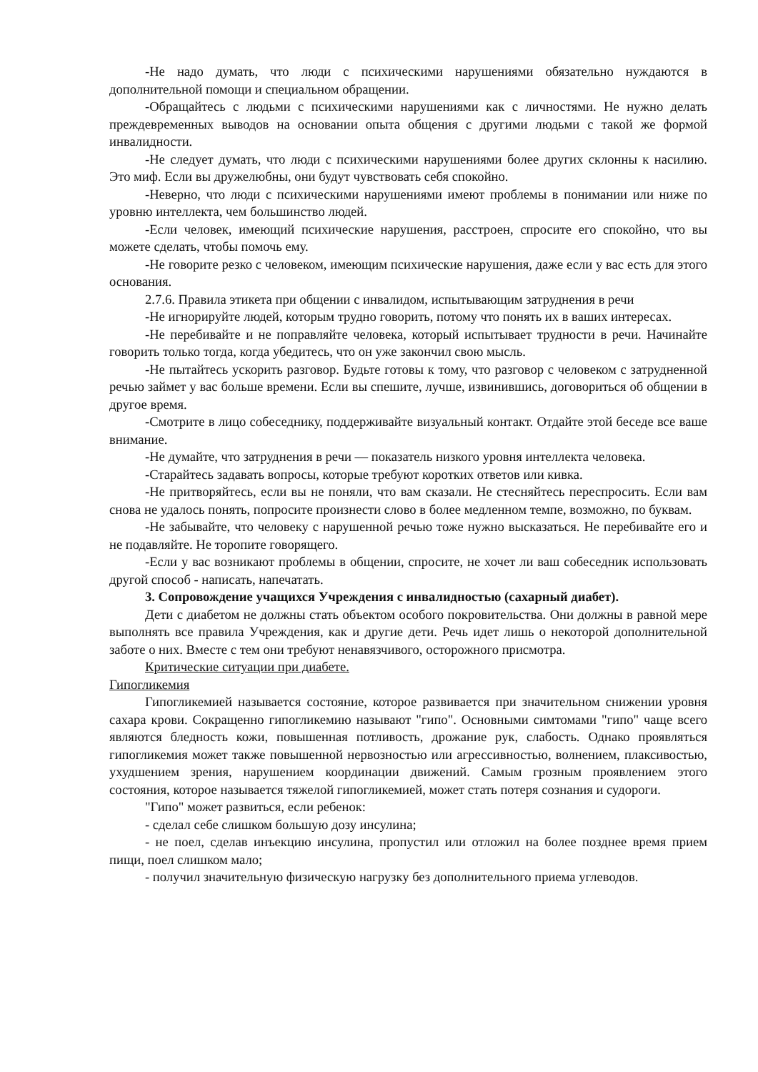-Не надо думать, что люди с психическими нарушениями обязательно нуждаются в дополнительной помощи и специальном обращении.
-Обращайтесь с людьми с психическими нарушениями как с личностями. Не нужно делать преждевременных выводов на основании опыта общения с другими людьми с такой же формой инвалидности.
-Не следует думать, что люди с психическими нарушениями более других склонны к насилию. Это миф. Если вы дружелюбны, они будут чувствовать себя спокойно.
-Неверно, что люди с психическими нарушениями имеют проблемы в понимании или ниже по уровню интеллекта, чем большинство людей.
-Если человек, имеющий психические нарушения, расстроен, спросите его спокойно, что вы можете сделать, чтобы помочь ему.
-Не говорите резко с человеком, имеющим психические нарушения, даже если у вас есть для этого основания.
2.7.6. Правила этикета при общении с инвалидом, испытывающим затруднения в речи
-Не игнорируйте людей, которым трудно говорить, потому что понять их в ваших интересах.
-Не перебивайте и не поправляйте человека, который испытывает трудности в речи. Начинайте говорить только тогда, когда убедитесь, что он уже закончил свою мысль.
-Не пытайтесь ускорить разговор. Будьте готовы к тому, что разговор с человеком с затрудненной речью займет у вас больше времени. Если вы спешите, лучше, извинившись, договориться об общении в другое время.
-Смотрите в лицо собеседнику, поддерживайте визуальный контакт. Отдайте этой беседе все ваше внимание.
-Не думайте, что затруднения в речи — показатель низкого уровня интеллекта человека.
-Старайтесь задавать вопросы, которые требуют коротких ответов или кивка.
-Не притворяйтесь, если вы не поняли, что вам сказали. Не стесняйтесь переспросить. Если вам снова не удалось понять, попросите произнести слово в более медленном темпе, возможно, по буквам.
-Не забывайте, что человеку с нарушенной речью тоже нужно высказаться. Не перебивайте его и не подавляйте. Не торопите говорящего.
-Если у вас возникают проблемы в общении, спросите, не хочет ли ваш собеседник использовать другой способ - написать, напечатать.
3. Сопровождение учащихся Учреждения с инвалидностью (сахарный диабет).
Дети с диабетом не должны стать объектом особого покровительства. Они должны в равной мере выполнять все правила Учреждения, как и другие дети. Речь идет лишь о некоторой дополнительной заботе о них. Вместе с тем они требуют ненавязчивого, осторожного присмотра.
Критические ситуации при диабете.
Гипогликемия
Гипогликемией называется состояние, которое развивается при значительном снижении уровня сахара крови. Сокращенно гипогликемию называют "гипо". Основными симтомами "гипо" чаще всего являются бледность кожи, повышенная потливость, дрожание рук, слабость. Однако проявляться гипогликемия может также повышенной нервозностью или агрессивностью, волнением, плаксивостью, ухудшением зрения, нарушением координации движений. Самым грозным проявлением этого состояния, которое называется тяжелой гипогликемией, может стать потеря сознания и судороги.
"Гипо" может развиться, если ребенок:
- сделал себе слишком большую дозу инсулина;
- не поел, сделав инъекцию инсулина, пропустил или отложил на более позднее время прием пищи, поел слишком мало;
- получил значительную физическую нагрузку без дополнительного приема углеводов.